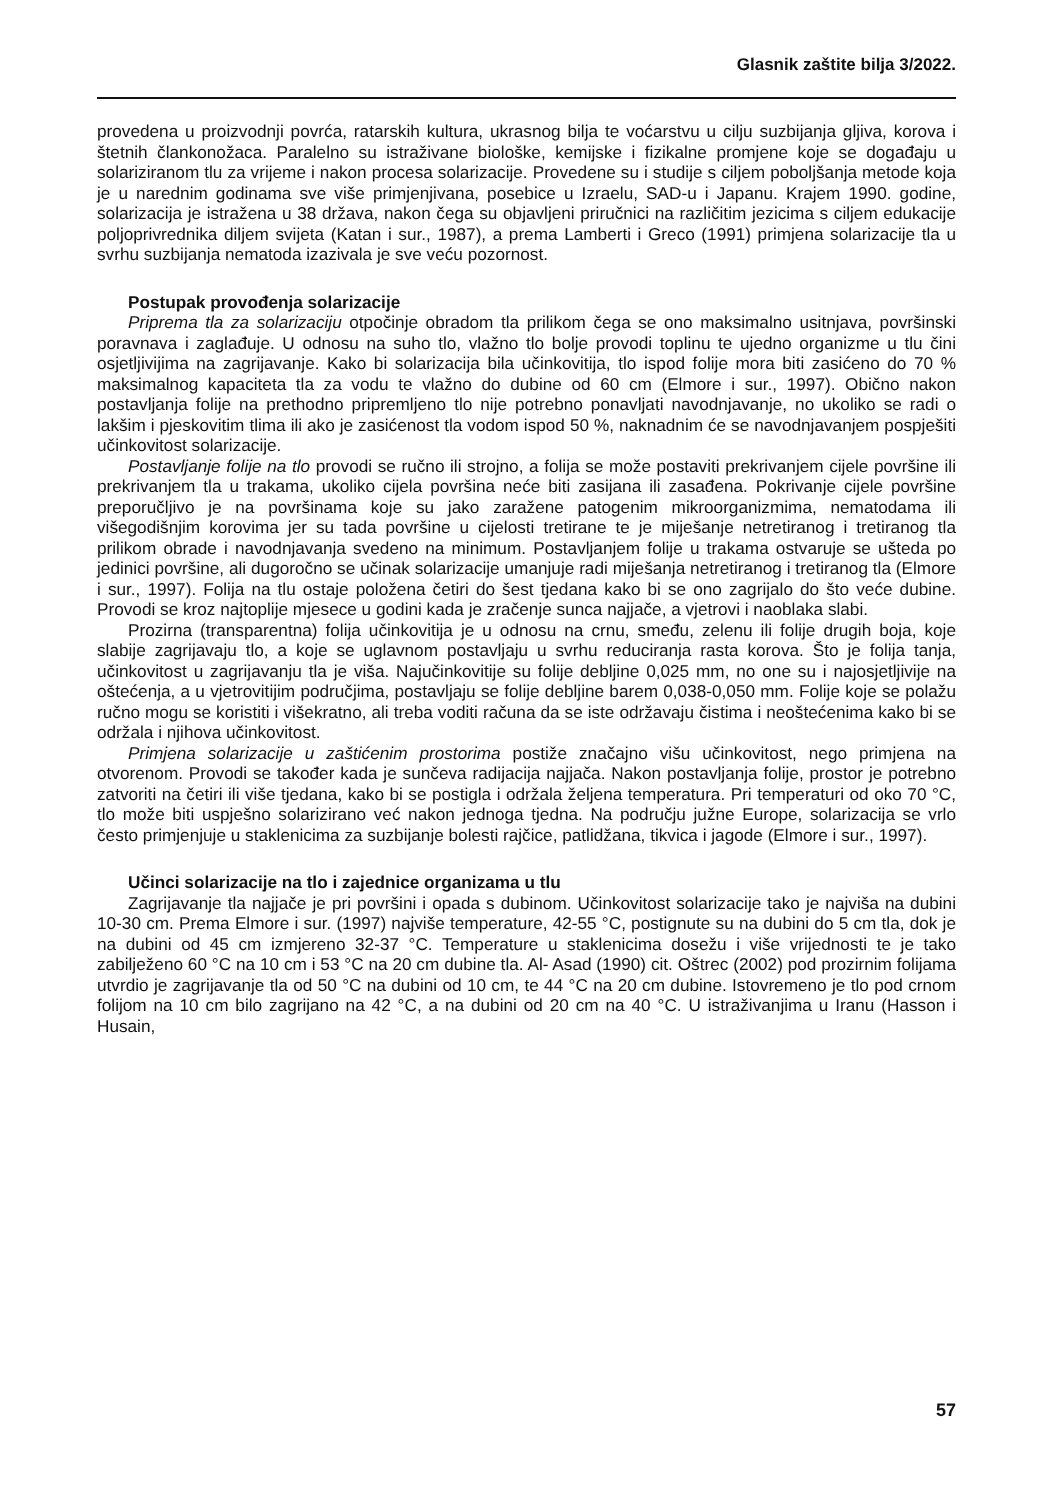Glasnik zaštite bilja 3/2022.
provedena u proizvodnji povrća, ratarskih kultura, ukrasnog bilja te voćarstvu u cilju suzbijanja gljiva, korova i štetnih člankonožaca. Paralelno su istraživane biološke, kemijske i fizikalne promjene koje se događaju u solariziranom tlu za vrijeme i nakon procesa solarizacije. Provedene su i studije s ciljem poboljšanja metode koja je u narednim godinama sve više primjenjivana, posebice u Izraelu, SAD-u i Japanu. Krajem 1990. godine, solarizacija je istražena u 38 država, nakon čega su objavljeni priručnici na različitim jezicima s ciljem edukacije poljoprivrednika diljem svijeta (Katan i sur., 1987), a prema Lamberti i Greco (1991) primjena solarizacije tla u svrhu suzbijanja nematoda izazivala je sve veću pozornost.
Postupak provođenja solarizacije
Priprema tla za solarizaciju otpočinje obradom tla prilikom čega se ono maksimalno usitnjava, površinski poravnava i zaglađuje. U odnosu na suho tlo, vlažno tlo bolje provodi toplinu te ujedno organizme u tlu čini osjetljivijima na zagrijavanje. Kako bi solarizacija bila učinkovitija, tlo ispod folije mora biti zasićeno do 70 % maksimalnog kapaciteta tla za vodu te vlažno do dubine od 60 cm (Elmore i sur., 1997). Obično nakon postavljanja folije na prethodno pripremljeno tlo nije potrebno ponavljati navodnjavanje, no ukoliko se radi o lakšim i pjeskovitim tlima ili ako je zasićenost tla vodom ispod 50 %, naknadnim će se navodnjavanjem pospješiti učinkovitost solarizacije.
Postavljanje folije na tlo provodi se ručno ili strojno, a folija se može postaviti prekrivanjem cijele površine ili prekrivanjem tla u trakama, ukoliko cijela površina neće biti zasijana ili zasađena. Pokrivanje cijele površine preporučljivo je na površinama koje su jako zaražene patogenim mikroorganizmima, nematodama ili višegodišnjim korovima jer su tada površine u cijelosti tretirane te je miješanje netretiranog i tretiranog tla prilikom obrade i navodnjavanja svedeno na minimum. Postavljanjem folije u trakama ostvaruje se ušteda po jedinici površine, ali dugoročno se učinak solarizacije umanjuje radi miješanja netretiranog i tretiranog tla (Elmore i sur., 1997). Folija na tlu ostaje položena četiri do šest tjedana kako bi se ono zagrijalo do što veće dubine. Provodi se kroz najtoplije mjesece u godini kada je zračenje sunca najjače, a vjetrovi i naoblaka slabi.
Prozirna (transparentna) folija učinkovitija je u odnosu na crnu, smeđu, zelenu ili folije drugih boja, koje slabije zagrijavaju tlo, a koje se uglavnom postavljaju u svrhu reduciranja rasta korova. Što je folija tanja, učinkovitost u zagrijavanju tla je viša. Najučinkovitije su folije debljine 0,025 mm, no one su i najosjetljivije na oštećenja, a u vjetrovitijim područjima, postavljaju se folije debljine barem 0,038-0,050 mm. Folije koje se polažu ručno mogu se koristiti i višekratno, ali treba voditi računa da se iste održavaju čistima i neoštećenima kako bi se održala i njihova učinkovitost.
Primjena solarizacije u zaštićenim prostorima postiže značajno višu učinkovitost, nego primjena na otvorenom. Provodi se također kada je sunčeva radijacija najjača. Nakon postavljanja folije, prostor je potrebno zatvoriti na četiri ili više tjedana, kako bi se postigla i održala željena temperatura. Pri temperaturi od oko 70 °C, tlo može biti uspješno solarizirano već nakon jednoga tjedna. Na području južne Europe, solarizacija se vrlo često primjenjuje u staklenicima za suzbijanje bolesti rajčice, patlidžana, tikvica i jagode (Elmore i sur., 1997).
Učinci solarizacije na tlo i zajednice organizama u tlu
Zagrijavanje tla najjače je pri površini i opada s dubinom. Učinkovitost solarizacije tako je najviša na dubini 10-30 cm. Prema Elmore i sur. (1997) najviše temperature, 42-55 °C, postignute su na dubini do 5 cm tla, dok je na dubini od 45 cm izmjereno 32-37 °C. Temperature u staklenicima dosežu i više vrijednosti te je tako zabilježeno 60 °C na 10 cm i 53 °C na 20 cm dubine tla. Al- Asad (1990) cit. Oštrec (2002) pod prozirnim folijama utvrdio je zagrijavanje tla od 50 °C na dubini od 10 cm, te 44 °C na 20 cm dubine. Istovremeno je tlo pod crnom folijom na 10 cm bilo zagrijano na 42 °C, a na dubini od 20 cm na 40 °C. U istraživanjima u Iranu (Hasson i Husain,
57